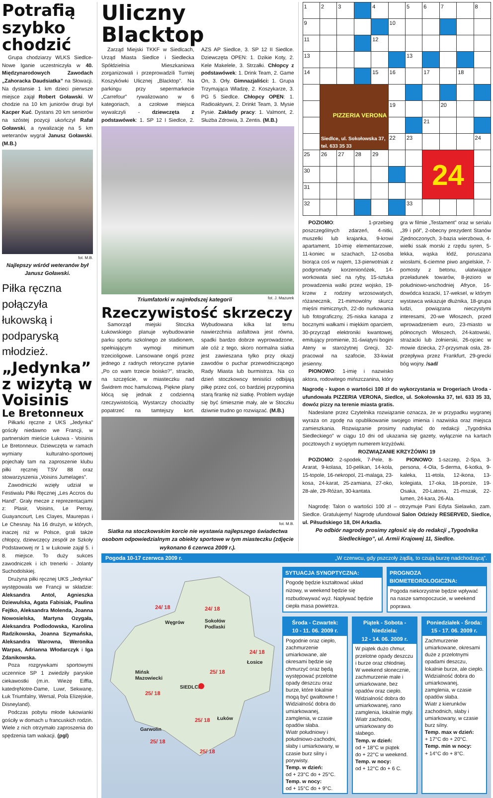Potrafią szybko chodzić
Grupa chodziarzy WLKS Siedlce-Nowe Iganie uczestniczyła w 40. Międzynarodowych Zawodach „Zahoracka Daudsiatka” na Słowacji. Na dystansie 1 km dzieci pierwsze miejsce zajął Robert Goławski. W chodzie na 10 km juniorów drugi był Kacper Kuć. Dystans 20 km seniorów na szóstej pozycji ukończył Rafał Goławski, a rywalizację na 5 km weteranów wygrał Janusz Goławski. (M.B.)
fot. M.B.
Najlepszy wśród weteranów był Janusz Goławski.
Piłka ręczna połączyła łukowską i podparyską młodzież.
„Jedynka” z wizytą w Voisinis
Le Bretonneux
Piłkarki ręczne z UKS „Jedynka” gościły niedawno we Francji, w partnerskim mieście Łukowa - Voisinis Le Bretonneux. Dziewczęta w ramach wymiany kulturalno-sportowej pojechały tam na zaproszenie klubu piłki ręcznej TSV 88 oraz stowarzyszenia „Voisins Jumelages”.
Zawodniczki wzięły udział w Festiwalu Piłki Ręcznej „Les Accros du Hand”. Grały mecze z reprezentacjami z: Plasir, Voisins, Le Perray, Guayancourt, Les Clayes, Maurepas i Le Chesnay. Na 16 drużyn, w których, inaczej niż w Polsce, grali także chłopcy, dziewczęcy zespół ze Szkoły Podstawowej nr 1 w Łukowie zajął 5. i 8. miejsce. To duży sukces zawodniczek i ich trenerki - Jolanty Suchodolskiej.
Drużyna piłki ręcznej UKS „Jedynka” występowała we Francji w składzie: Aleksandra Antol, Agnieszka Dziewulska, Agata Fabisiak, Paulina Fejtko, Aleksandra Molenda, Joanna Nowosielska, Martyna Ozygała, Aleksandra Podlodowska, Karolina Radzikowska, Joanna Szymańska, Aleksandra Warowna, Weronika Warpas, Adrianna Włodarczyk i Iga Zdanikowska.
Poza rozgrywkami sportowymi uczennice SP 1 zwiedziły paryskie ciekawostki (m.in. Wieżę Eiffla, katedręNotre-Dame, Luwr, Sekwanę, Łuk Triumfalny, Wersal, Pola Elizejskie, Disneyland).
Podczas pobytu młode łukowianki gościły w domach u francuskich rodzin. Wiele z nich otrzymało zaproszenia do spędzenia tam wakacji. (pgl)
Uliczny Blacktop
Zarząd Miejski TKKF w Siedlcach, Urząd Miasta Siedlce i Siedlecka Spółdzielnia Mieszkaniowa zorganizowali i przeprowadzili Turniej Koszykówki Ulicznej „Blacktop”. Na parkingu przy sepermarkecie „Carrefour” rywalizowano w 6 kategoriach, a czołowe miejsca wywalczyli - dziewczęta z podstawówek: 1. SP 12 I Siedlce, 2. AZS AP Siedlce, 3. SP 12 II Siedlce. Dziewczęta OPEN: 1. Dzikie Koty, 2. Kele Makelele, 3. Strzałki. Chłopcy z podstawówek: 1. Drink Team, 2. Game On, 3. Orły. Gimnazjaliści: 1. Grupa Trzymająca Władzę, 2. Koszykarze, 3. PG 5 Siedlce. Chłopcy OPEN: 1. Radioaktywni, 2. Drinkt Team, 3. Mysie Pysie. Zakłady pracy: 1. Valmont, 2. Służba Zdrowia, 3. Zentis. (M.B.)
Triumfatorki w najmłodszej kategorii fot. J. Mazurek
Rzeczywistość skrzeczy
Samorząd miejski Stoczka Łukowskiego planuje wybudowanie parku sportu szkolnego ze stadionem, spełniającym wymogi minimum trzecioligowe. Lansowane ongiś przez jednego z radnych retoryczne pytanie „Po co wam trzecie boisko?”, straciło, na szczęście, w miasteczku nad Świdrem moc hamulcową. Piękne plany kłócą się jednak z codzienną rzeczywistością. Wystarczy chociażby popatrzeć na tamtejszy kort. Wybudowana kilka lat temu nawierzchnia asfaltowa jest równa, spadki bardzo dobrze wyprowadzone, ale cóż z tego, skoro normalna siatka jest zawieszana tylko przy okazji zawodów o puchar przewodniczącego Rady Miasta lub burmistrza. Na co dzień stoczkowscy tenisiści odbijają piłkę przez coś, co bardziej przypomina starą firankę niż siatkę. Problem wydaje się być śmiesznie mały, ale w Stoczku dziwnie trudno go rozwiązać. (M.B.)
fot. M.B.
Siatka na stoczkowskim korcie nie wystawia najlepszego świadectwa osobom odpowiedzialnym za obiekty sportowe w tym miasteczku (zdjęcie wykonano 6 czerwca 2009 r.).
| 1 | 2 | 3 | | 4 | | 5 | 6 | 7 | | 8 |
| 9 | | | | | 10 | | | | | |
| 11 | | | | 12 | | | | | | |
| 13 | | | | | | 13 | | | | |
| 14 | | | | 15 | 16 | | 17 | | 18 | |
| | PIZZERIA VERONA Siedlce, ul. Sokołowska 37, tel. 633 35 33 | | | | | | | | | |
| | | | | | 19 | | | 20 | | |
| | | | | | | | 21 | | | |
| | | | | | 22 | 23 | | | | 24 |
| 25 | 26 | 27 | 28 | 29 | | | 24 | | | |
| 30 | | | | | | | | | | |
| 31 | | | | | | | | | | |
| 32 | | | | | | 33 | | | | |
POZIOMO: 1-przebieg poszczególnych zdarzeń, 4-nitki, muszelki lub krajanka, 9-krowi apartament, 10-imię elementarzowe, 11-koniec w szachach, 12-osoba biorąca coś w najem, 13-pierwotniak z podgromady korzenionóżek, 14-workowata sieć na ryby, 15-sztuka prowadzenia walki przez wojsko, 19-krzew z rodziny wrzosowatych, różanecznik, 21-mimowolny skurcz mięśni mimicznych, 22-do nurkowania lub fotograficzny, 25-niska kanapa z bocznymi wałkami i miękkim oparciem, 30-przyrząd elektroniki kwantowej, emitujący promienie, 31-świątyni bogini Ateny w starożytnej Grecji, 32-pracował na szafocie, 33-kwiat jesienny.
PIONOWO: 1-imię i nazwisko aktora, rodowitego mińszczanina, który gra w filmie „Testament” oraz w serialu „39 i pół”, 2-obecny prezydent Stanów Zjednoczonych, 3-bazia wierzbowa, 4-wielki ssak morski z rzędu syren, 5-lekka, wąska łódź, poruszana wiosłami, 6-ciemne piwo angielskie, 7-pomosty z betonu, ułatwiające przeładunek towarów, 8-jezioro w południowo-wschodniej Afryce, 16-dowódca kozacki, 17-weksel, w którym wystawca wskazuje dłużnika, 18-grupa ludzi, powiązana nieczystymi interesami, 20-we Włoszech, przed wprowadzeniem euro, 23-miasto w północnych Włoszech, 24-katowski, strażacki lub żołnierski, 26-ojciec w mowie dziecka, 27-przysmak osła, 28-przepływa przez Frankfurt, 29-grecki bóg wojny. /sad/
Nagrodę - kupon o wartości 100 zł do wykorzystania w Drogeriach Uroda - ufundowała PIZZERIA VERONA, Siedlce, ul. Sokołowska 37, tel. 633 35 33, dowóz pizzy na terenie miasta gratis.
Nadesłane przez Czytelnika rozwiązanie oznacza, że w przypadku wygranej wyraża on zgodę na opublikowanie swojego imienia i nazwiska oraz miejsca zamieszkania. Rozwiązanie prosimy nadsyłać do redakcji „Tygodnika Siedleckiego” w ciągu 10 dni od ukazania się gazety, wyłącznie na kartach pocztowych z wyciętym numerem krzyżówki.
ROZWIĄZANIE KRZYŻÓWKI 19
POZIOMO: 2-spodek, 7-Pele, 8-Ararat, 9-kolasa, 10-pelikan, 14-kola, 15-topole, 16-nekropol, 21-malaga, 23-kosa, 24-karat, 25-zamiana, 27-oko, 28-ale, 29-Różan, 30-kantata.
PIONOWO: 1-szczep, 2-Spa, 3-persona, 4-Ola, 5-derma, 6-kotka, 9-kaleka, 11-etola, 12-ikona, 13-kolegiata, 17-oka, 18-poroże, 19-Osaka, 20-Latona, 21-mszak, 22-lumen, 24-kara, 26-Ala.
Nagrodę: Talon o wartości 100 zł – otrzymuje Pani Edyta Sielawko, zam. Siedlce. Gratulujemy! Nagrodę ufundował Salon Odzieży RESERVED, Siedlce, ul. Piłsudskiego 18, DH Arkadia.
Po odbiór nagrody prosimy zgłosić się do redakcji „Tygodnika Siedleckiego”, ul. Armii Krajowej 11, Siedlce.
Pogoda 10-17 czerwca 2009 r. „W czerwcu, gdy pszczoły żądlą, to czują burzę nadchodzącą”.
24/ 18
24/ 18
Węgrów
Sokołów
Podlaski
24/ 18
Łosice
Mińsk
Mazowiecki
25/ 18
SIEDLCE
25/ 18
25/ 18
Łuków
Garwolin
25/ 18
25/ 18
SYTUACJA SYNOPTYCZNA:
Pogodę będzie kształtować układ niżowy, w weekend będzie się rozbudowywać wyż. Napływać będzie ciepła masa powietrza.
PROGNOZA BIOMETEOROLOGICZNA:
Pogoda niekorzystnie będzie wpływać na nasze samopoczucie, w weekend poprawa.
Środa - Czwartek:
10 - 11. 06. 2009 r.
Pogodnie oraz ciepło, zachmurzenie umiarkowane, ale okresami będzie się chmurzyć oraz będą występować przelotne opady deszczu oraz burze, które lokalnie mogą być gwałtowne !
Widzialność dobra do umiarkowanej, zamglenia, w czasie opadów słaba.
Wiatr południowy i południowo-zachodni, słaby i umiarkowany, w czasie burz silny i porywisty.
Temp. w dzień:
od + 23°C do + 25°C.
Temp. w nocy:
od + 15°C do + 9°C.
Piątek - Sobota - Niedziela:
12 - 14. 06. 2009 r.
W piątek dużo chmur, przelotne opady deszczu i burze oraz chłodniej.
W weekend słonecznie, zachmurzenie małe i umiarkowane, bez opadów oraz ciepło.
Widzialność dobra do umiarkowanej, rano zamglenia, lokalnie mgły.
Wiatr zachodni, umiarkowany do słabego.
Temp. w dzień:
od + 18°C w piątek
do + 22°C w weekend.
Temp. w nocy:
od + 12°C do + 6 C.
Poniedziałek - Środa:
15 - 17. 06. 2009 r.
Zachmurzenie umiarkowane, okresami duże z przelotnymi opadami deszczu, lokalnie burze, ale ciepło.
Widzialność dobra do umiarkowanej, zamglenia, w czasie opadów słaba.
Wiatr z kierunków zachodnich, słaby i umiarkowany, w czasie burz silny.
Temp. max w dzień:
+ 17°C do + 20°C.
Temp. min w nocy:
+ 14°C do + 8°C.